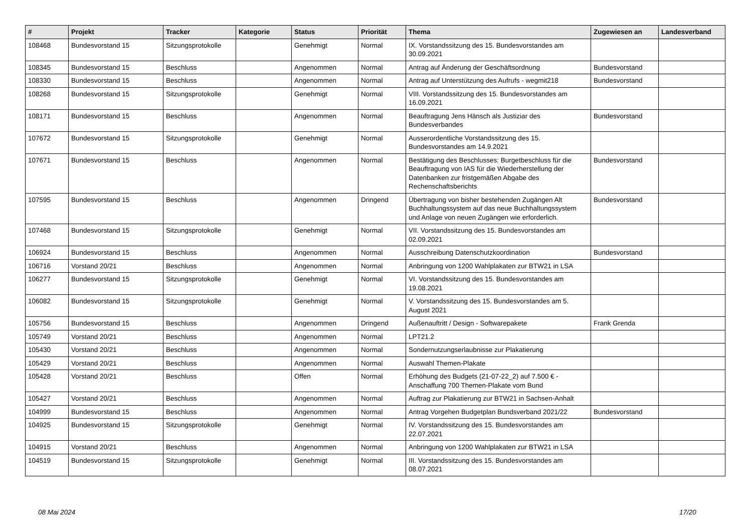| # | Projekt | Tracker | Kategorie | Status | Priorität | Thema | Zugewiesen an | Landesverband |
| --- | --- | --- | --- | --- | --- | --- | --- | --- |
| 108468 | Bundesvorstand 15 | Sitzungsprotokolle | | Genehmigt | Normal | IX. Vorstandssitzung des 15. Bundesvorstandes am 30.09.2021 | | |
| 108345 | Bundesvorstand 15 | Beschluss | | Angenommen | Normal | Antrag auf Änderung der Geschäftsordnung | Bundesvorstand | |
| 108330 | Bundesvorstand 15 | Beschluss | | Angenommen | Normal | Antrag auf Unterstützung des Aufrufs - wegmit218 | Bundesvorstand | |
| 108268 | Bundesvorstand 15 | Sitzungsprotokolle | | Genehmigt | Normal | VIII. Vorstandssitzung des 15. Bundesvorstandes am 16.09.2021 | | |
| 108171 | Bundesvorstand 15 | Beschluss | | Angenommen | Normal | Beauftragung Jens Hänsch als Justiziar des Bundesverbandes | Bundesvorstand | |
| 107672 | Bundesvorstand 15 | Sitzungsprotokolle | | Genehmigt | Normal | Ausserordentliche Vorstandssitzung des 15. Bundesvorstandes am 14.9.2021 | | |
| 107671 | Bundesvorstand 15 | Beschluss | | Angenommen | Normal | Bestätigung des Beschlusses: Burgetbeschluss für die Beauftragung von IAS für die Wiederherstellung der Datenbanken zur fristgemäßen Abgabe des Rechenschaftsberichts | Bundesvorstand | |
| 107595 | Bundesvorstand 15 | Beschluss | | Angenommen | Dringend | Übertragung von bisher bestehenden Zugängen Alt Buchhaltungssystem auf das neue Buchhaltungssystem und Anlage von neuen Zugängen wie erforderlich. | Bundesvorstand | |
| 107468 | Bundesvorstand 15 | Sitzungsprotokolle | | Genehmigt | Normal | VII. Vorstandssitzung des 15. Bundesvorstandes am 02.09.2021 | | |
| 106924 | Bundesvorstand 15 | Beschluss | | Angenommen | Normal | Ausschreibung Datenschutzkoordination | Bundesvorstand | |
| 106716 | Vorstand 20/21 | Beschluss | | Angenommen | Normal | Anbringung von 1200 Wahlplakaten zur BTW21 in LSA | | |
| 106277 | Bundesvorstand 15 | Sitzungsprotokolle | | Genehmigt | Normal | VI. Vorstandssitzung des 15. Bundesvorstandes am 19.08.2021 | | |
| 106082 | Bundesvorstand 15 | Sitzungsprotokolle | | Genehmigt | Normal | V. Vorstandssitzung des 15. Bundesvorstandes am 5. August 2021 | | |
| 105756 | Bundesvorstand 15 | Beschluss | | Angenommen | Dringend | Außenauftritt / Design - Softwarepakete | Frank Grenda | |
| 105749 | Vorstand 20/21 | Beschluss | | Angenommen | Normal | LPT21.2 | | |
| 105430 | Vorstand 20/21 | Beschluss | | Angenommen | Normal | Sondernutzungserlaubnisse zur Plakatierung | | |
| 105429 | Vorstand 20/21 | Beschluss | | Angenommen | Normal | Auswahl Themen-Plakate | | |
| 105428 | Vorstand 20/21 | Beschluss | | Offen | Normal | Erhöhung des Budgets (21-07-22_2) auf 7.500 € - Anschaffung 700 Themen-Plakate vom Bund | | |
| 105427 | Vorstand 20/21 | Beschluss | | Angenommen | Normal | Auftrag zur Plakatierung zur BTW21 in Sachsen-Anhalt | | |
| 104999 | Bundesvorstand 15 | Beschluss | | Angenommen | Normal | Antrag Vorgehen Budgetplan Bundsverband 2021/22 | Bundesvorstand | |
| 104925 | Bundesvorstand 15 | Sitzungsprotokolle | | Genehmigt | Normal | IV. Vorstandssitzung des 15. Bundesvorstandes am 22.07.2021 | | |
| 104915 | Vorstand 20/21 | Beschluss | | Angenommen | Normal | Anbringung von 1200 Wahlplakaten zur BTW21 in LSA | | |
| 104519 | Bundesvorstand 15 | Sitzungsprotokolle | | Genehmigt | Normal | III. Vorstandssitzung des 15. Bundesvorstandes am 08.07.2021 | | |
08 Mai 2024 17/20